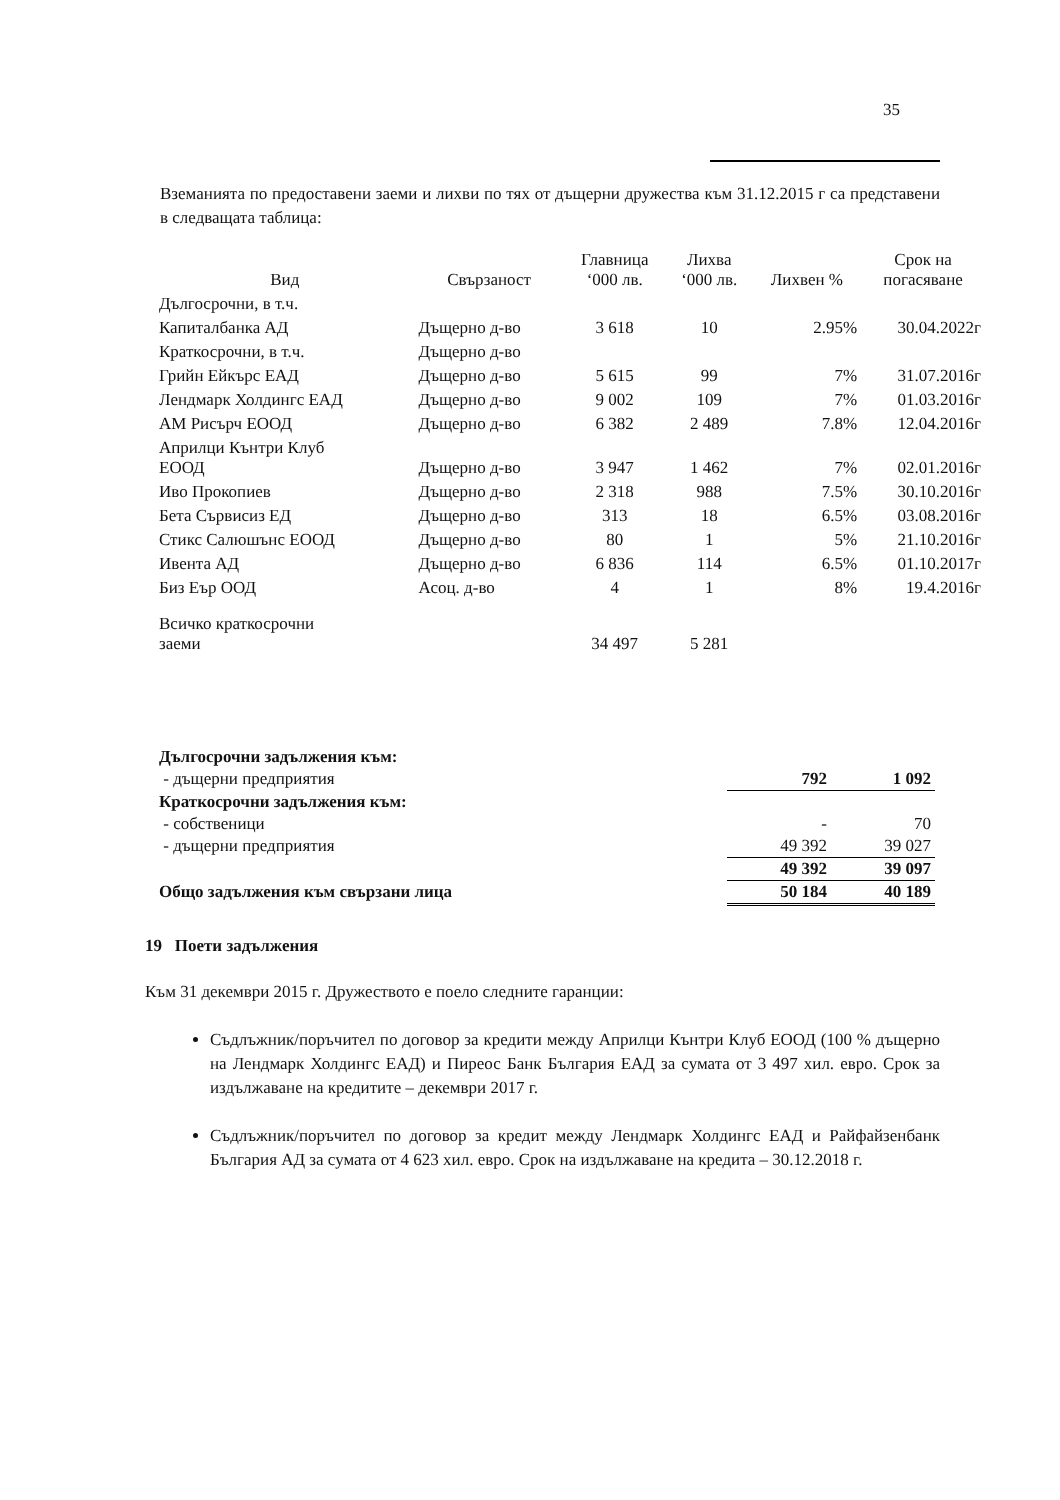35
Вземанията по предоставени заеми и лихви по тях от дъщерни дружества към 31.12.2015 г са представени в следващата таблица:
| Вид | Свързаност | Главница ‘000 лв. | Лихва ‘000 лв. | Лихвен % | Срок на погасяване |
| --- | --- | --- | --- | --- | --- |
| Дългосрочни, в т.ч. | | | | | |
| Капиталбанка АД | Дъщерно д-во | 3 618 | 10 | 2.95% | 30.04.2022г |
| Краткосрочни, в т.ч. | Дъщерно д-во | | | | |
| Грийн Ейкърс ЕАД | Дъщерно д-во | 5 615 | 99 | 7% | 31.07.2016г |
| Лендмарк Холдингс ЕАД | Дъщерно д-во | 9 002 | 109 | 7% | 01.03.2016г |
| АМ Рисърч ЕООД | Дъщерно д-во | 6 382 | 2 489 | 7.8% | 12.04.2016г |
| Априлци Кънтри Клуб ЕООД | Дъщерно д-во | 3 947 | 1 462 | 7% | 02.01.2016г |
| Иво Прокопиев | Дъщерно д-во | 2 318 | 988 | 7.5% | 30.10.2016г |
| Бета Сървисиз ЕД | Дъщерно д-во | 313 | 18 | 6.5% | 03.08.2016г |
| Стикс Салюшънс ЕООД | Дъщерно д-во | 80 | 1 | 5% | 21.10.2016г |
| Ивента АД | Дъщерно д-во | 6 836 | 114 | 6.5% | 01.10.2017г |
| Биз Еър ООД | Асоц. д-во | 4 | 1 | 8% | 19.4.2016г |
| Всичко краткосрочни заеми | | 34 497 | 5 281 | | |
| Дългосрочни задължения към: | | |
| - дъщерни предприятия | 792 | 1 092 |
| Краткосрочни задължения към: | | |
| - собственици | - | 70 |
| - дъщерни предприятия | 49 392 | 39 027 |
| | 49 392 | 39 097 |
| Общо задължения към свързани лица | 50 184 | 40 189 |
19 Поети задължения
Към 31 декември 2015 г. Дружеството е поело следните гаранции:
Съдлъжник/поръчител по договор за кредити между Априлци Кънтри Клуб ЕООД (100 % дъщерно на Лендмарк Холдингс ЕАД) и Пиреос Банк България ЕАД за сумата от 3 497 хил. евро. Срок за издължаване на кредитите – декември 2017 г.
Съдлъжник/поръчител по договор за кредит между Лендмарк Холдингс ЕАД и Райфайзенбанк България АД за сумата от 4 623 хил. евро. Срок на издължаване на кредита – 30.12.2018 г.